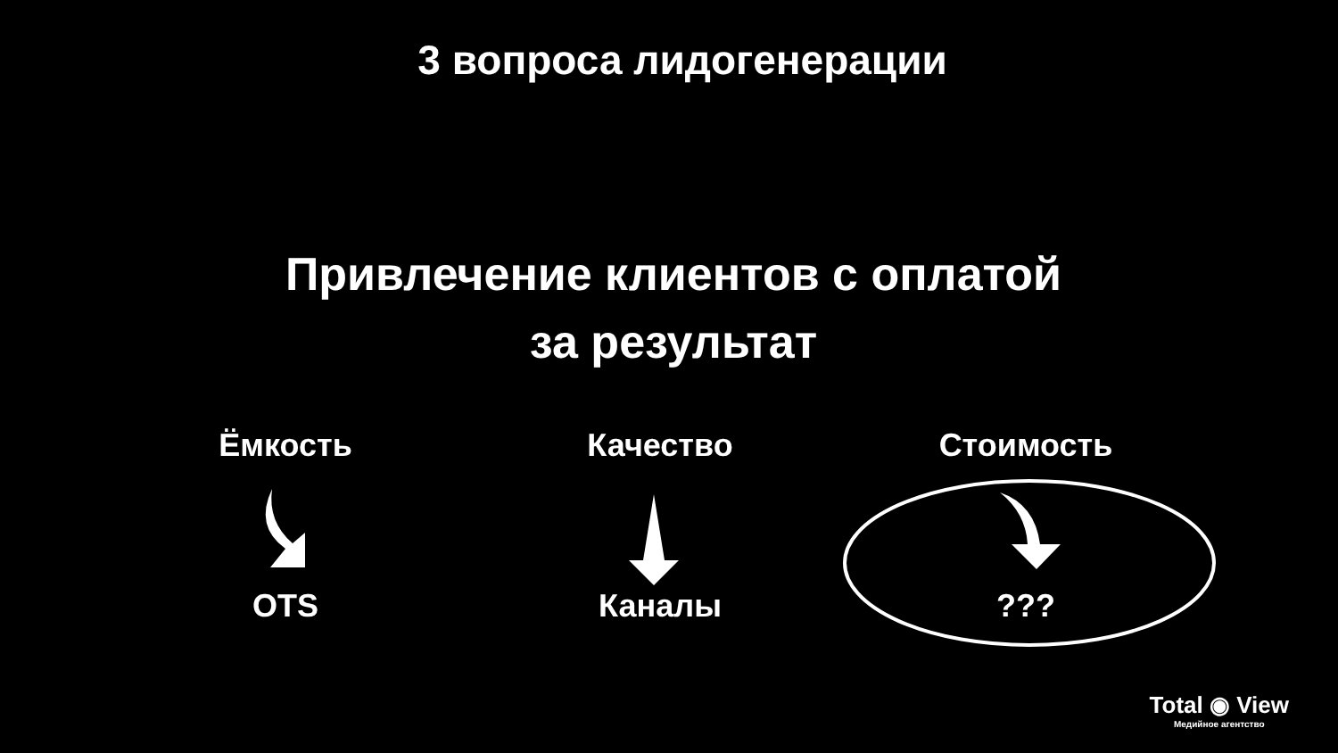3 вопроса лидогенерации
Привлечение клиентов с оплатой
за результат
Ёмкость
OTS
Качество
Каналы
Стоимость
???
Total ◉ View
Медийное агентство